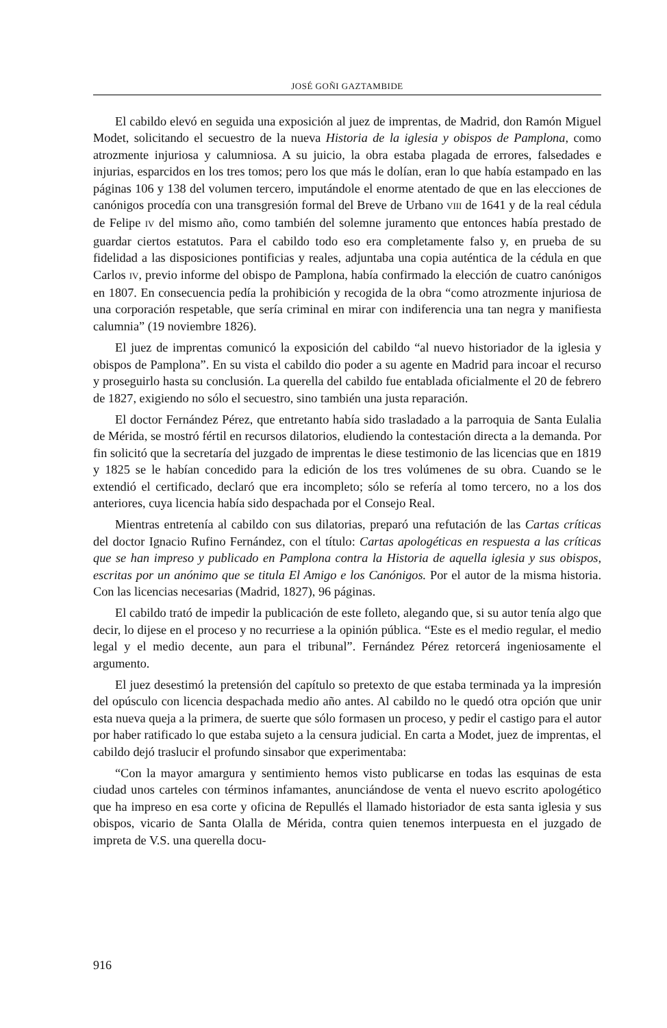JOSÉ GOÑI GAZTAMBIDE
El cabildo elevó en seguida una exposición al juez de imprentas, de Madrid, don Ramón Miguel Modet, solicitando el secuestro de la nueva Historia de la iglesia y obispos de Pamplona, como atrozmente injuriosa y calumniosa. A su juicio, la obra estaba plagada de errores, falsedades e injurias, esparcidos en los tres tomos; pero los que más le dolían, eran lo que había estampado en las páginas 106 y 138 del volumen tercero, imputándole el enorme atentado de que en las elecciones de canónigos procedía con una transgresión formal del Breve de Urbano VIII de 1641 y de la real cédula de Felipe IV del mismo año, como también del solemne juramento que entonces había prestado de guardar ciertos estatutos. Para el cabildo todo eso era completamente falso y, en prueba de su fidelidad a las disposiciones pontificias y reales, adjuntaba una copia auténtica de la cédula en que Carlos IV, previo informe del obispo de Pamplona, había confirmado la elección de cuatro canónigos en 1807. En consecuencia pedía la prohibición y recogida de la obra “como atrozmente injuriosa de una corporación respetable, que sería criminal en mirar con indiferencia una tan negra y manifiesta calumnia” (19 noviembre 1826).
El juez de imprentas comunicó la exposición del cabildo “al nuevo historiador de la iglesia y obispos de Pamplona”. En su vista el cabildo dio poder a su agente en Madrid para incoar el recurso y proseguirlo hasta su conclusión. La querella del cabildo fue entablada oficialmente el 20 de febrero de 1827, exigiendo no sólo el secuestro, sino también una justa reparación.
El doctor Fernández Pérez, que entretanto había sido trasladado a la parroquia de Santa Eulalia de Mérida, se mostró fértil en recursos dilatorios, eludiendo la contestación directa a la demanda. Por fin solicitó que la secretaría del juzgado de imprentas le diese testimonio de las licencias que en 1819 y 1825 se le habían concedido para la edición de los tres volúmenes de su obra. Cuando se le extendió el certificado, declaró que era incompleto; sólo se refería al tomo tercero, no a los dos anteriores, cuya licencia había sido despachada por el Consejo Real.
Mientras entretenía al cabildo con sus dilatorias, preparó una refutación de las Cartas críticas del doctor Ignacio Rufino Fernández, con el título: Cartas apologéticas en respuesta a las críticas que se han impreso y publicado en Pamplona contra la Historia de aquella iglesia y sus obispos, escritas por un anónimo que se titula El Amigo e los Canónigos. Por el autor de la misma historia. Con las licencias necesarias (Madrid, 1827), 96 páginas.
El cabildo trató de impedir la publicación de este folleto, alegando que, si su autor tenía algo que decir, lo dijese en el proceso y no recurriese a la opinión pública. “Este es el medio regular, el medio legal y el medio decente, aun para el tribunal”. Fernández Pérez retorcerá ingeniosamente el argumento.
El juez desestimó la pretensión del capítulo so pretexto de que estaba terminada ya la impresión del opúsculo con licencia despachada medio año antes. Al cabildo no le quedó otra opción que unir esta nueva queja a la primera, de suerte que sólo formasen un proceso, y pedir el castigo para el autor por haber ratificado lo que estaba sujeto a la censura judicial. En carta a Modet, juez de imprentas, el cabildo dejó traslucir el profundo sinsabor que experimentaba:
“Con la mayor amargura y sentimiento hemos visto publicarse en todas las esquinas de esta ciudad unos carteles con términos infamantes, anunciándose de venta el nuevo escrito apologético que ha impreso en esa corte y oficina de Repullés el llamado historiador de esta santa iglesia y sus obispos, vicario de Santa Olalla de Mérida, contra quien tenemos interpuesta en el juzgado de impreta de V.S. una querella docu-
916